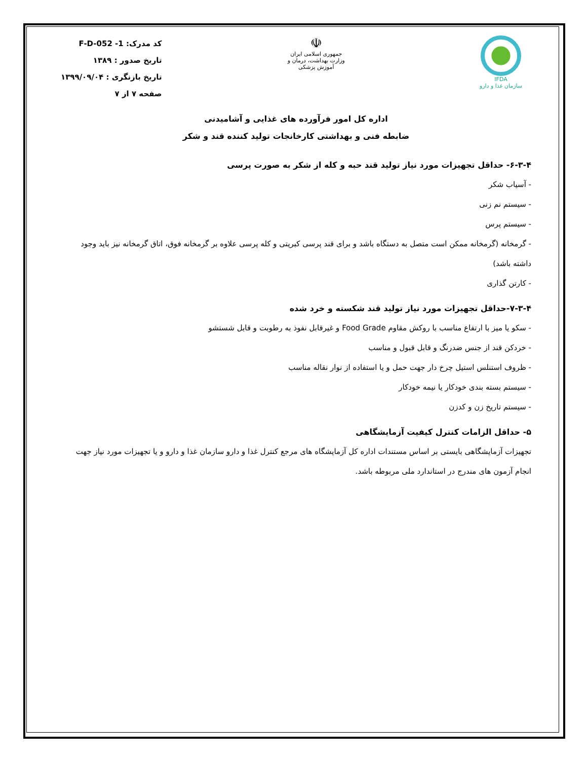IFDA
سازمان غذا و دارو
☫
جمهوری اسلامی ایران
وزارت بهداشت، درمان و آموزش پزشکی
کد مدرک: F-D-052 -1
تاریخ صدور : ۱۳۸۹
تاریخ بازنگری : ۱۳۹۹/۰۹/۰۴
صفحه ۷ از ۷
اداره کل امور فرآورده های غذایی و آشامیدنی
ضابطه فنی و بهداشتی کارخانجات تولید کننده قند و شکر
۶-۳-۴- حداقل تجهیزات مورد نیاز تولید قند حبه و کله از شکر به صورت پرسی
- آسیاب شکر
- سیستم نم زنی
- سیستم پرس
- گرمخانه (گرمخانه ممکن است متصل به دستگاه باشد و برای قند پرسی کبریتی و کله پرسی علاوه بر گرمخانه فوق، اتاق گرمخانه نیز باید وجود داشته باشد)
- کارتن گذاری
۷-۳-۴-حداقل تجهیزات مورد نیاز تولید قند شکسته و خرد شده
- سکو یا میز با ارتفاع مناسب با روکش مقاوم Food Grade و غیرقابل نفوذ به رطوبت و قابل شستشو
- خردکن قند از جنس ضدرنگ و قابل قبول و مناسب
- ظروف استنلس استیل چرخ دار جهت حمل و یا استفاده از نوار نقاله مناسب
- سیستم بسته بندی خودکار یا نیمه خودکار
- سیستم تاریخ زن و کدزن
۵- حداقل الزامات کنترل کیفیت آزمایشگاهی
تجهیزات آزمایشگاهی بایستی بر اساس مستندات اداره کل آزمایشگاه های مرجع کنترل غذا و دارو سازمان غذا و دارو و یا تجهیزات مورد نیاز جهت انجام آزمون های مندرج در استاندارد ملی مربوطه باشد.